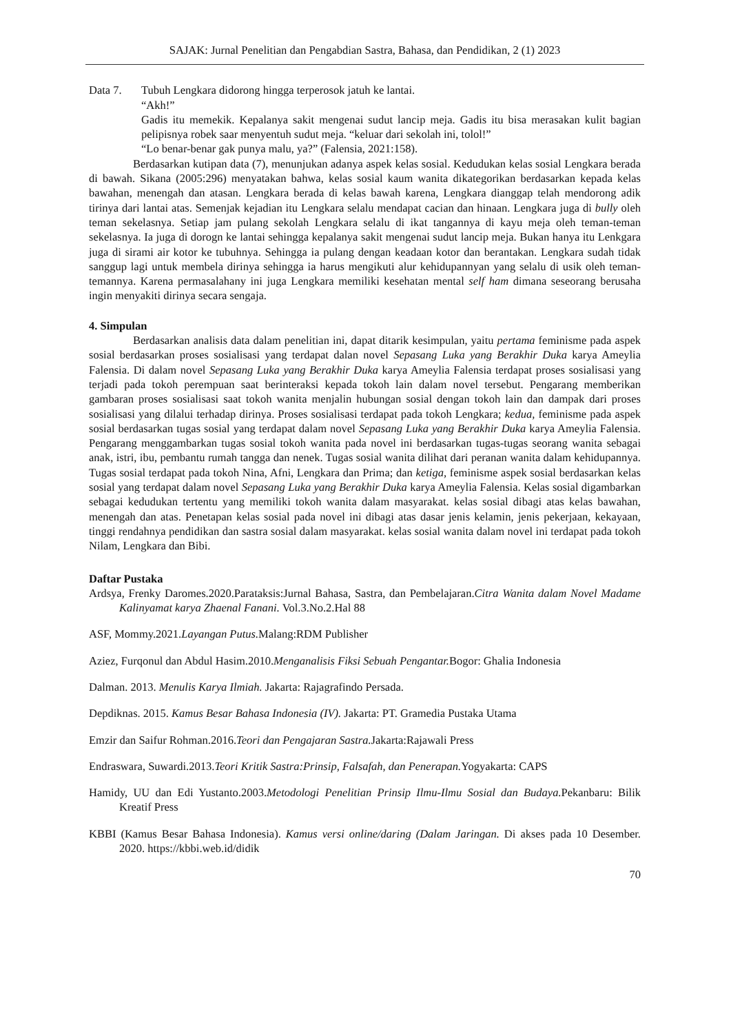SAJAK: Jurnal Penelitian dan Pengabdian Sastra, Bahasa, dan Pendidikan, 2 (1) 2023
Data 7. Tubuh Lengkara didorong hingga terperosok jatuh ke lantai.
“Akh!”
Gadis itu memekik. Kepalanya sakit mengenai sudut lancip meja. Gadis itu bisa merasakan kulit bagian pelipisnya robek saar menyentuh sudut meja. “keluar dari sekolah ini, tolol!”
“Lo benar-benar gak punya malu, ya?” (Falensia, 2021:158).
Berdasarkan kutipan data (7), menunjukan adanya aspek kelas sosial. Kedudukan kelas sosial Lengkara berada di bawah. Sikana (2005:296) menyatakan bahwa, kelas sosial kaum wanita dikategorikan berdasarkan kepada kelas bawahan, menengah dan atasan. Lengkara berada di kelas bawah karena, Lengkara dianggap telah mendorong adik tirinya dari lantai atas. Semenjak kejadian itu Lengkara selalu mendapat cacian dan hinaan. Lengkara juga di bully oleh teman sekelasnya. Setiap jam pulang sekolah Lengkara selalu di ikat tangannya di kayu meja oleh teman-teman sekelasnya. Ia juga di dorogn ke lantai sehingga kepalanya sakit mengenai sudut lancip meja. Bukan hanya itu Lenkgara juga di sirami air kotor ke tubuhnya. Sehingga ia pulang dengan keadaan kotor dan berantakan. Lengkara sudah tidak sanggup lagi untuk membela dirinya sehingga ia harus mengikuti alur kehidupannyan yang selalu di usik oleh teman-temannya. Karena permasalahany ini juga Lengkara memiliki kesehatan mental self ham dimana seseorang berusaha ingin menyakiti dirinya secara sengaja.
4. Simpulan
Berdasarkan analisis data dalam penelitian ini, dapat ditarik kesimpulan, yaitu pertama feminisme pada aspek sosial berdasarkan proses sosialisasi yang terdapat dalan novel Sepasang Luka yang Berakhir Duka karya Ameylia Falensia. Di dalam novel Sepasang Luka yang Berakhir Duka karya Ameylia Falensia terdapat proses sosialisasi yang terjadi pada tokoh perempuan saat berinteraksi kepada tokoh lain dalam novel tersebut. Pengarang memberikan gambaran proses sosialisasi saat tokoh wanita menjalin hubungan sosial dengan tokoh lain dan dampak dari proses sosialisasi yang dilalui terhadap dirinya. Proses sosialisasi terdapat pada tokoh Lengkara; kedua, feminisme pada aspek sosial berdasarkan tugas sosial yang terdapat dalam novel Sepasang Luka yang Berakhir Duka karya Ameylia Falensia. Pengarang menggambarkan tugas sosial tokoh wanita pada novel ini berdasarkan tugas-tugas seorang wanita sebagai anak, istri, ibu, pembantu rumah tangga dan nenek. Tugas sosial wanita dilihat dari peranan wanita dalam kehidupannya. Tugas sosial terdapat pada tokoh Nina, Afni, Lengkara dan Prima; dan ketiga, feminisme aspek sosial berdasarkan kelas sosial yang terdapat dalam novel Sepasang Luka yang Berakhir Duka karya Ameylia Falensia. Kelas sosial digambarkan sebagai kedudukan tertentu yang memiliki tokoh wanita dalam masyarakat. kelas sosial dibagi atas kelas bawahan, menengah dan atas. Penetapan kelas sosial pada novel ini dibagi atas dasar jenis kelamin, jenis pekerjaan, kekayaan, tinggi rendahnya pendidikan dan sastra sosial dalam masyarakat. kelas sosial wanita dalam novel ini terdapat pada tokoh Nilam, Lengkara dan Bibi.
Daftar Pustaka
Ardsya, Frenky Daromes.2020.Parataksis:Jurnal Bahasa, Sastra, dan Pembelajaran.Citra Wanita dalam Novel Madame Kalinyamat karya Zhaenal Fanani. Vol.3.No.2.Hal 88
ASF, Mommy.2021.Layangan Putus. Malang:RDM Publisher
Aziez, Furqonul dan Abdul Hasim.2010.Menganalisis Fiksi Sebuah Pengantar. Bogor: Ghalia Indonesia
Dalman. 2013. Menulis Karya Ilmiah. Jakarta: Rajagrafindo Persada.
Depdiknas. 2015. Kamus Besar Bahasa Indonesia (IV). Jakarta: PT. Gramedia Pustaka Utama
Emzir dan Saifur Rohman.2016.Teori dan Pengajaran Sastra. Jakarta:Rajawali Press
Endraswara, Suwardi.2013.Teori Kritik Sastra:Prinsip, Falsafah, dan Penerapan. Yogyakarta: CAPS
Hamidy, UU dan Edi Yustanto.2003.Metodologi Penelitian Prinsip Ilmu-Ilmu Sosial dan Budaya. Pekanbaru: Bilik Kreatif Press
KBBI (Kamus Besar Bahasa Indonesia). Kamus versi online/daring (Dalam Jaringan. Di akses pada 10 Desember. 2020. https://kbbi.web.id/didik
70